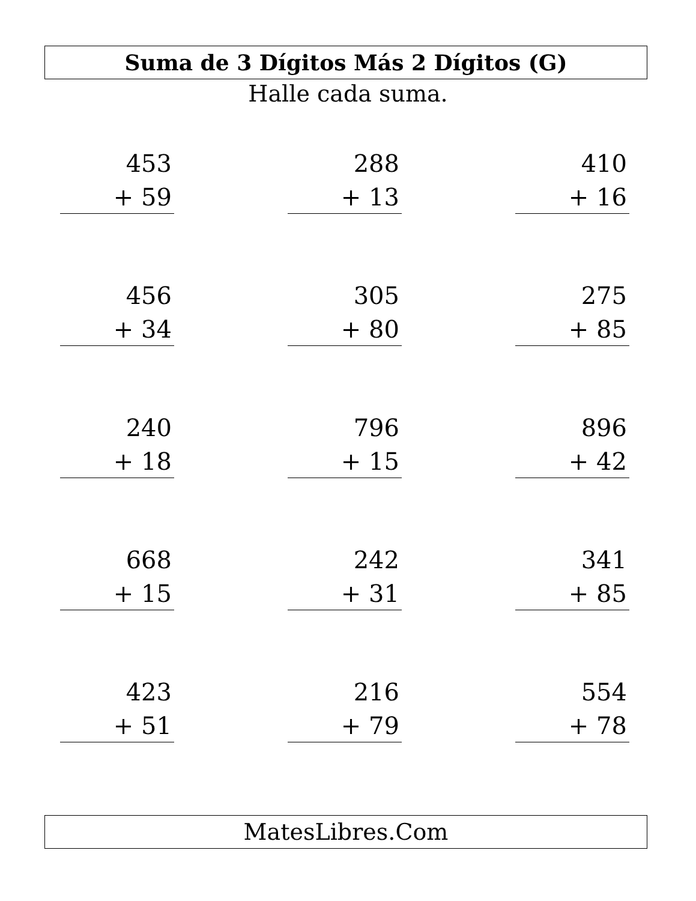Suma de 3 Dígitos Más 2 Dígitos (G)
Halle cada suma.
453
+ 59
288
+ 13
410
+ 16
456
+ 34
305
+ 80
275
+ 85
240
+ 18
796
+ 15
896
+ 42
668
+ 15
242
+ 31
341
+ 85
423
+ 51
216
+ 79
554
+ 78
MatesLibres.Com